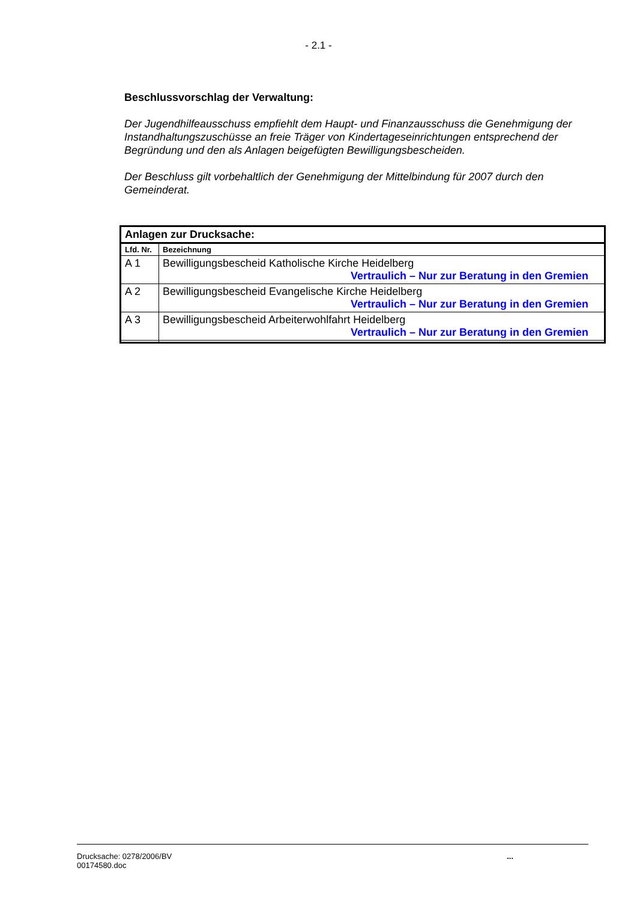- 2.1 -
Beschlussvorschlag der Verwaltung:
Der Jugendhilfeausschuss empfiehlt dem Haupt- und Finanzausschuss die Genehmigung der Instandhaltungszuschüsse an freie Träger von Kindertageseinrichtungen entsprechend der Begründung und den als Anlagen beigefügten Bewilligungsbescheiden.
Der Beschluss gilt vorbehaltlich der Genehmigung der Mittelbindung für 2007 durch den Gemeinderat.
| Anlagen zur Drucksache: | |
| --- | --- |
| Lfd. Nr. | Bezeichnung |
| A 1 | Bewilligungsbescheid Katholische Kirche Heidelberg Vertraulich – Nur zur Beratung in den Gremien |
| A 2 | Bewilligungsbescheid Evangelische Kirche Heidelberg Vertraulich – Nur zur Beratung in den Gremien |
| A 3 | Bewilligungsbescheid Arbeiterwohlfahrt Heidelberg Vertraulich – Nur zur Beratung in den Gremien |
Drucksache: 0278/2006/BV
00174580.doc
...